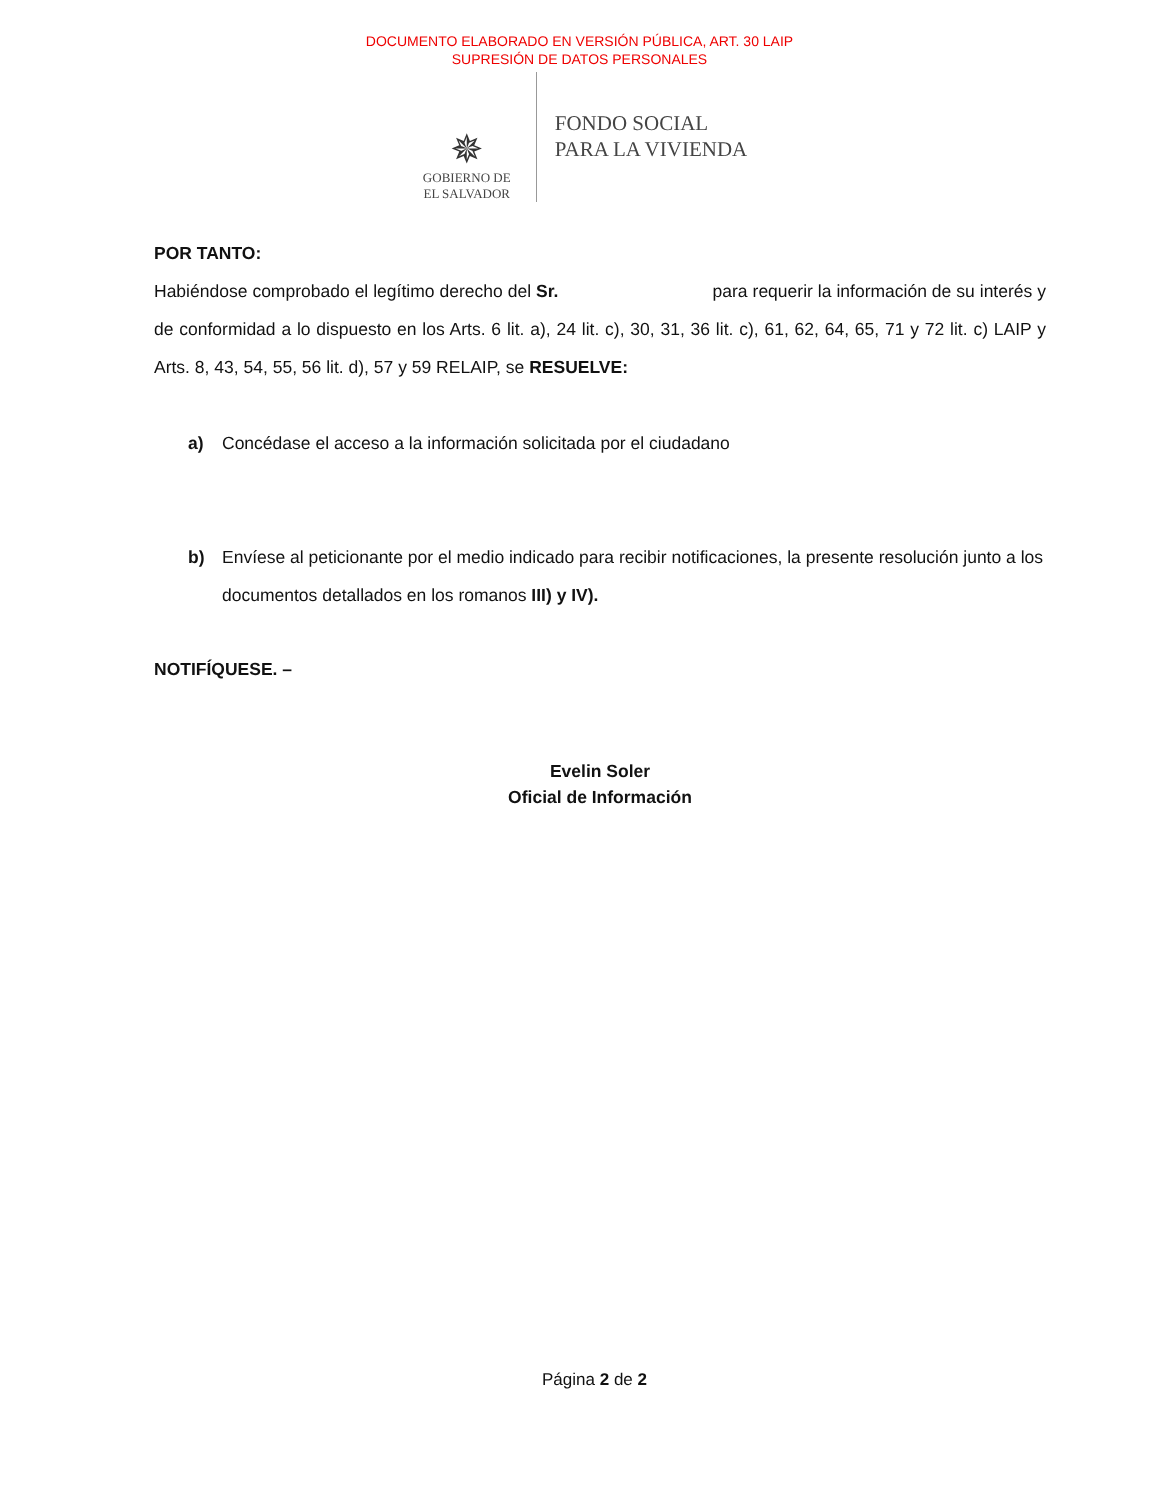DOCUMENTO ELABORADO EN VERSIÓN PÚBLICA, ART. 30 LAIP
SUPRESIÓN DE DATOS PERSONALES
✵
GOBIERNO DE
EL SALVADOR
FONDO SOCIAL
PARA LA VIVIENDA
POR TANTO:
Habiéndose comprobado el legítimo derecho del Sr. para requerir la información de su interés y de conformidad a lo dispuesto en los Arts. 6 lit. a), 24 lit. c), 30, 31, 36 lit. c), 61, 62, 64, 65, 71 y 72 lit. c) LAIP y Arts. 8, 43, 54, 55, 56 lit. d), 57 y 59 RELAIP, se RESUELVE:
a) Concédase el acceso a la información solicitada por el ciudadano
b) Envíese al peticionante por el medio indicado para recibir notificaciones, la presente resolución junto a los documentos detallados en los romanos III) y IV).
NOTIFÍQUESE. –
Evelin Soler
Oficial de Información
Página 2 de 2